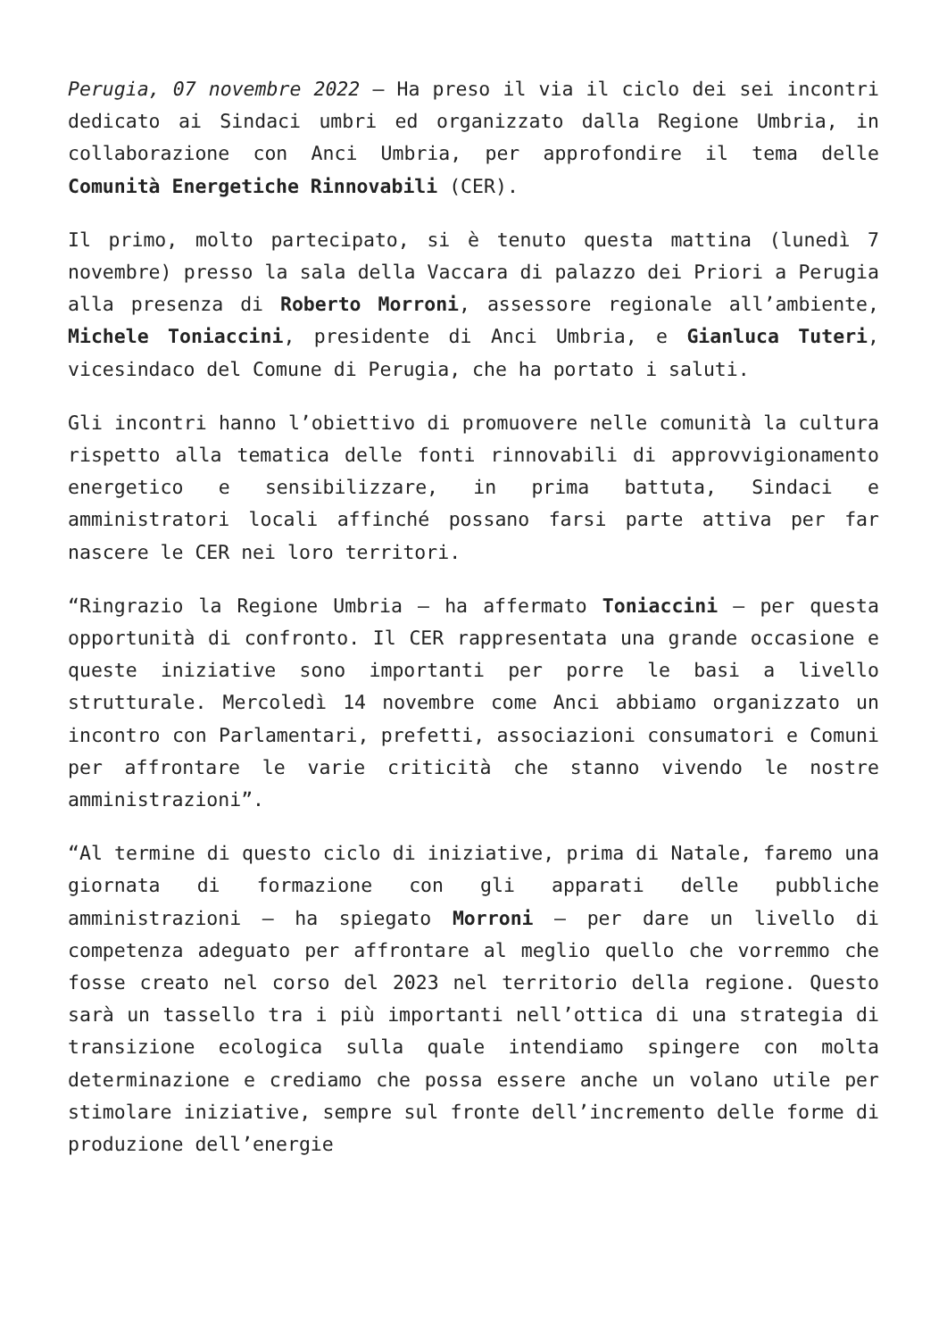Perugia, 07 novembre 2022 – Ha preso il via il ciclo dei sei incontri dedicato ai Sindaci umbri ed organizzato dalla Regione Umbria, in collaborazione con Anci Umbria, per approfondire il tema delle Comunità Energetiche Rinnovabili (CER).
Il primo, molto partecipato, si è tenuto questa mattina (lunedì 7 novembre) presso la sala della Vaccara di palazzo dei Priori a Perugia alla presenza di Roberto Morroni, assessore regionale all’ambiente, Michele Toniaccini, presidente di Anci Umbria, e Gianluca Tuteri, vicesindaco del Comune di Perugia, che ha portato i saluti.
Gli incontri hanno l’obiettivo di promuovere nelle comunità la cultura rispetto alla tematica delle fonti rinnovabili di approvvigionamento energetico e sensibilizzare, in prima battuta, Sindaci e amministratori locali affinché possano farsi parte attiva per far nascere le CER nei loro territori.
“Ringrazio la Regione Umbria – ha affermato Toniaccini – per questa opportunità di confronto. Il CER rappresentata una grande occasione e queste iniziative sono importanti per porre le basi a livello strutturale. Mercoledì 14 novembre come Anci abbiamo organizzato un incontro con Parlamentari, prefetti, associazioni consumatori e Comuni per affrontare le varie criticità che stanno vivendo le nostre amministrazioni”.
“Al termine di questo ciclo di iniziative, prima di Natale, faremo una giornata di formazione con gli apparati delle pubbliche amministrazioni – ha spiegato Morroni – per dare un livello di competenza adeguato per affrontare al meglio quello che vorremmo che fosse creato nel corso del 2023 nel territorio della regione. Questo sarà un tassello tra i più importanti nell’ottica di una strategia di transizione ecologica sulla quale intendiamo spingere con molta determinazione e crediamo che possa essere anche un volano utile per stimolare iniziative, sempre sul fronte dell’incremento delle forme di produzione dell’energie